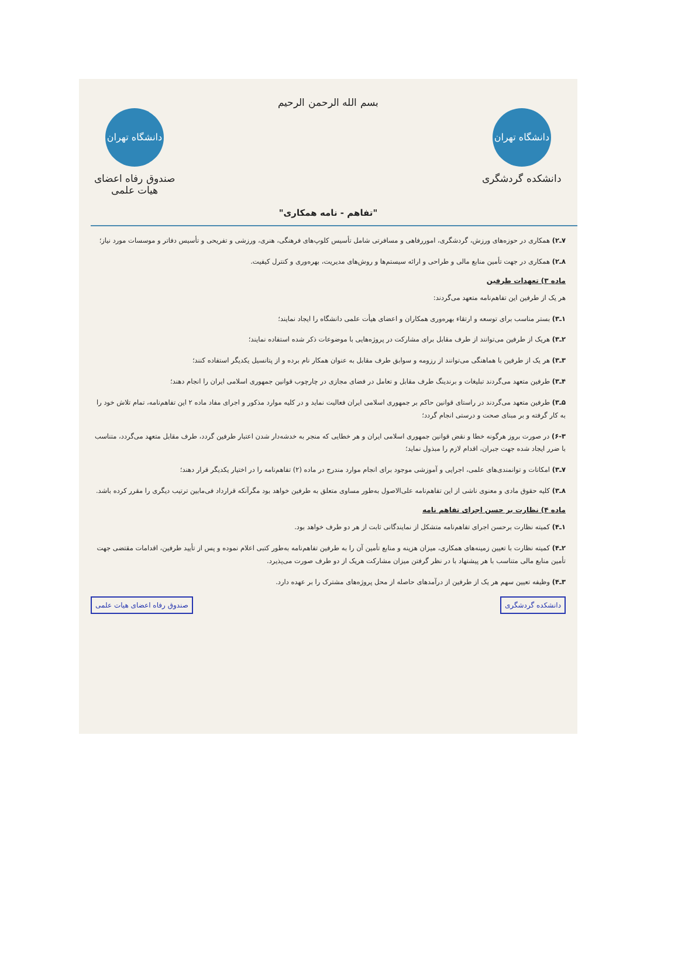دانشگاه تهران
دانشکده گردشگری
بسم الله الرحمن الرحیم
"تفاهم - نامه همکاری"
دانشگاه تهران
صندوق رفاه اعضای هیات علمی
۷ـ۲) همکاری در حوزه‌های ورزش، گردشگری، اموررفاهی و مسافرتی شامل تأسیس کلوپ‌های فرهنگی، هنری، ورزشی و تفریحی و تأسیس دفاتر و موسسات مورد نیاز؛
۸ـ۲) همکاری در جهت تأمین منابع مالی و طراحی و ارائه سیستم‌ها و روش‌های مدیریت، بهره‌وری و کنترل کیفیت.
ماده ۳) تعهدات طرفین
هر یک از طرفین این تفاهم‌نامه متعهد می‌گردند:
۱ـ۳) بستر مناسب برای توسعه و ارتقاء بهره‌وری همکاران و اعضای هیأت علمی دانشگاه را ایجاد نمایند؛
۲ـ۳) هریک از طرفین می‌توانند از طرف مقابل برای مشارکت در پروژه‌هایی با موضوعات ذکر شده استفاده نمایند؛
۳ـ۳) هر یک از طرفین با هماهنگی می‌توانند از رزومه و سوابق طرف مقابل به عنوان همکار نام برده و از پتانسیل یکدیگر استفاده کنند؛
۴ـ۳) طرفین متعهد می‌گردند تبلیغات و برندینگ طرف مقابل و تعامل در فضای مجازی در چارچوب قوانین جمهوری اسلامی ایران را انجام دهند؛
۵ـ۳) طرفین متعهد می‌گردند در راستای قوانین حاکم بر جمهوری اسلامی ایران فعالیت نماید و در کلیه موارد مذکور و اجرای مفاد ماده ۲ این تفاهم‌نامه، تمام تلاش خود را به کار گرفته و بر مبنای صحت و درستی انجام گردد؛
۶-۳) در صورت بروز هرگونه خطا و نقض قوانین جمهوری اسلامی ایران و هر خطایی که منجر به خدشه‌دار شدن اعتبار طرفین گردد، طرف مقابل متعهد می‌گردد، متناسب با ضرر ایجاد شده جهت جبران، اقدام لازم را مبذول نماید؛
۷ـ۳) امکانات و توانمندی‌های علمی، اجرایی و آموزشی موجود برای انجام موارد مندرج در ماده (۲) تفاهم‌نامه را در اختیار یکدیگر قرار دهند؛
۸ـ۳) کلیه حقوق مادی و معنوی ناشی از این تفاهم‌نامه علی‌الاصول به‌طور مساوی متعلق به طرفین خواهد بود مگرآنکه قرارداد فی‌مابین ترتیب دیگری را مقرر کرده باشد.
ماده ۴) نظارت بر حسن اجرای تفاهم نامه
۱ـ۴) کمیته نظارت برحسن اجرای تفاهم‌نامه متشکل از نمایندگانی ثابت از هر دو طرف خواهد بود.
۲ـ۴) کمیته نظارت با تعیین زمینه‌های همکاری، میزان هزینه و منابع تأمین آن را به طرفین تفاهم‌نامه به‌طور کتبی اعلام نموده و پس از تأیید طرفین، اقدامات مقتضی جهت تأمین منابع مالی متناسب با هر پیشنهاد با در نظر گرفتن میزان مشارکت هریک از دو طرف صورت می‌پذیرد.
۳ـ۴) وظیفه تعیین سهم هر یک از طرفین از درآمدهای حاصله از محل پروژه‌های مشترک را بر عهده دارد.
دانشکده گردشگری صندوق رفاه اعضای هیات علمی